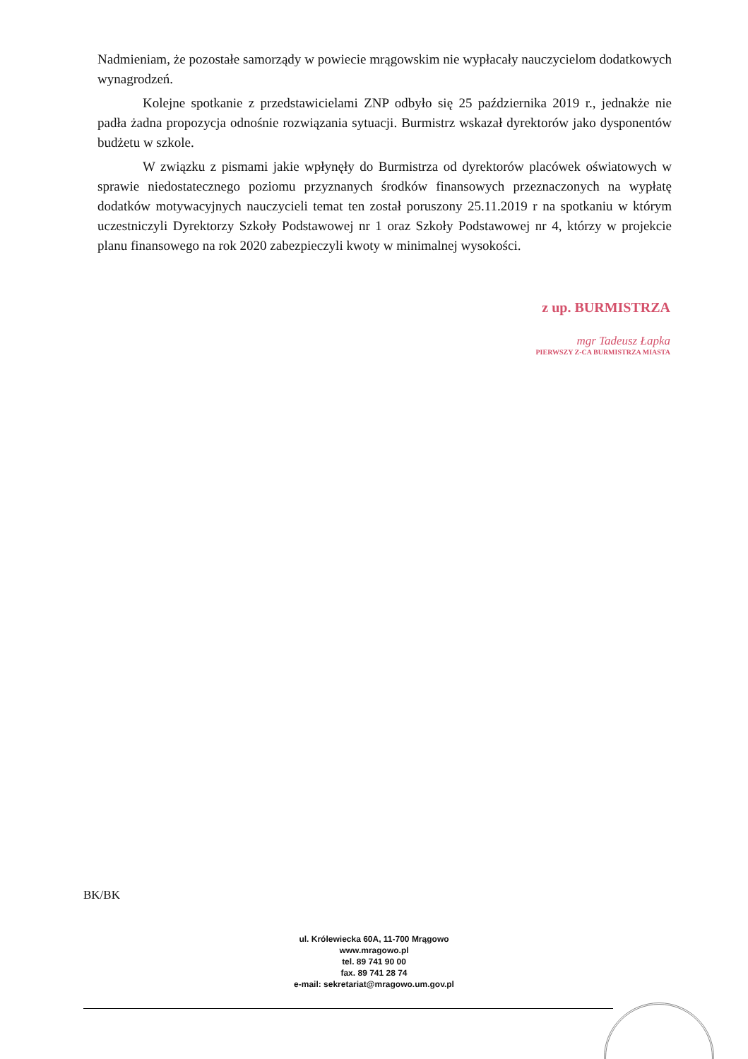Nadmieniam, że pozostałe samorządy w powiecie mrągowskim nie wypłacały nauczycielom dodatkowych wynagrodzeń.
Kolejne spotkanie z przedstawicielami ZNP odbyło się 25 października 2019 r., jednakże nie padła żadna propozycja odnośnie rozwiązania sytuacji. Burmistrz wskazał dyrektorów jako dysponentów budżetu w szkole.
W związku z pismami jakie wpłynęły do Burmistrza od dyrektorów placówek oświatowych w sprawie niedostatecznego poziomu przyznanych środków finansowych przeznaczonych na wypłatę dodatków motywacyjnych nauczycieli temat ten został poruszony 25.11.2019 r na spotkaniu w którym uczestniczyli Dyrektorzy Szkoły Podstawowej nr 1 oraz Szkoły Podstawowej nr 4, którzy w projekcie planu finansowego na rok 2020 zabezpieczyli kwoty w minimalnej wysokości.
z up. BURMISTRZA
mgr Tadeusz Łapka
PIERWSZY Z-CA BURMISTRZA MIASTA
BK/BK
ul. Królewiecka 60A, 11-700 Mrągowo
www.mragowo.pl
tel. 89 741 90 00
fax. 89 741 28 74
e-mail: sekretariat@mragowo.um.gov.pl